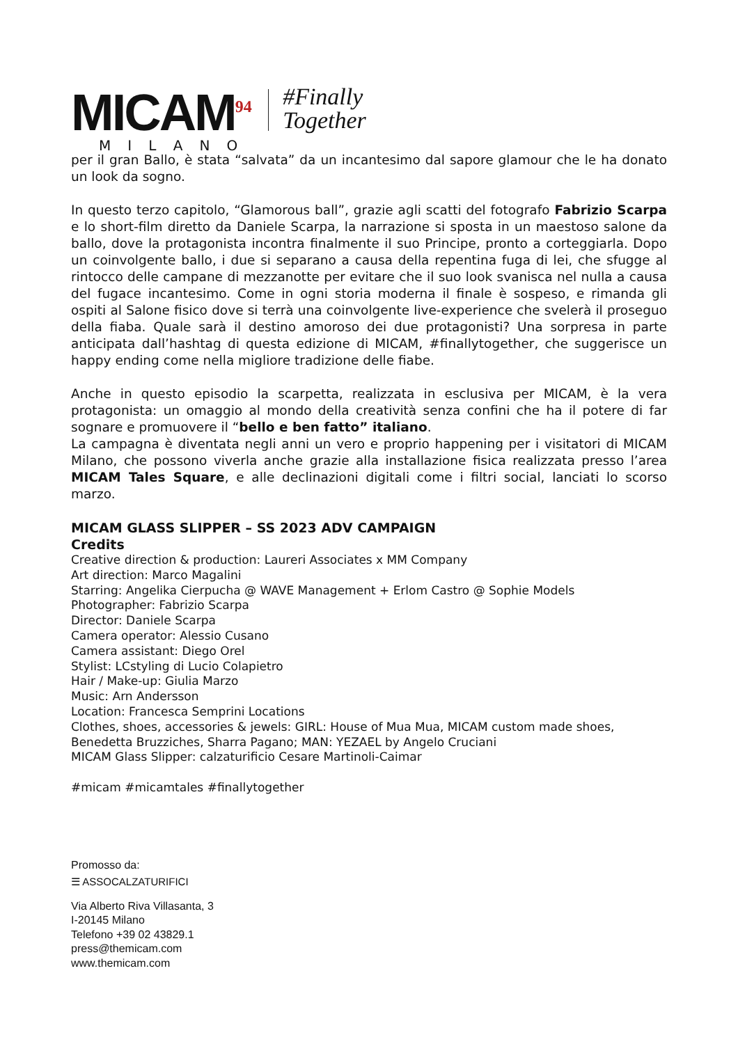MICAM<sup>94</sup>
MILANO
#Finally
Together
per il gran Ballo, è stata “salvata” da un incantesimo dal sapore glamour che le ha donato un look da sogno.
In questo terzo capitolo, “Glamorous ball”, grazie agli scatti del fotografo Fabrizio Scarpa e lo short-film diretto da Daniele Scarpa, la narrazione si sposta in un maestoso salone da ballo, dove la protagonista incontra finalmente il suo Principe, pronto a corteggiarla. Dopo un coinvolgente ballo, i due si separano a causa della repentina fuga di lei, che sfugge al rintocco delle campane di mezzanotte per evitare che il suo look svanisca nel nulla a causa del fugace incantesimo. Come in ogni storia moderna il finale è sospeso, e rimanda gli ospiti al Salone fisico dove si terrà una coinvolgente live-experience che svelerà il proseguo della fiaba. Quale sarà il destino amoroso dei due protagonisti? Una sorpresa in parte anticipata dall’hashtag di questa edizione di MICAM, #finallytogether, che suggerisce un happy ending come nella migliore tradizione delle fiabe.
Anche in questo episodio la scarpetta, realizzata in esclusiva per MICAM, è la vera protagonista: un omaggio al mondo della creatività senza confini che ha il potere di far sognare e promuovere il “bello e ben fatto” italiano.
La campagna è diventata negli anni un vero e proprio happening per i visitatori di MICAM Milano, che possono viverla anche grazie alla installazione fisica realizzata presso l’area MICAM Tales Square, e alle declinazioni digitali come i filtri social, lanciati lo scorso marzo.
MICAM GLASS SLIPPER – SS 2023 ADV CAMPAIGN
Credits
Creative direction & production: Laureri Associates x MM Company
Art direction: Marco Magalini
Starring: Angelika Cierpucha @ WAVE Management + Erlom Castro @ Sophie Models
Photographer: Fabrizio Scarpa
Director: Daniele Scarpa
Camera operator: Alessio Cusano
Camera assistant: Diego Orel
Stylist: LCstyling di Lucio Colapietro
Hair / Make-up: Giulia Marzo
Music: Arn Andersson
Location: Francesca Semprini Locations
Clothes, shoes, accessories & jewels: GIRL: House of Mua Mua, MICAM custom made shoes, Benedetta Bruzziches, Sharra Pagano; MAN: YEZAEL by Angelo Cruciani
MICAM Glass Slipper: calzaturificio Cesare Martinoli-Caimar
#micam #micamtales #finallytogether
Promosso da:
☰ ASSOCALZATURIFICI
Via Alberto Riva Villasanta, 3
I-20145 Milano
Telefono +39 02 43829.1
press@themicam.com
www.themicam.com